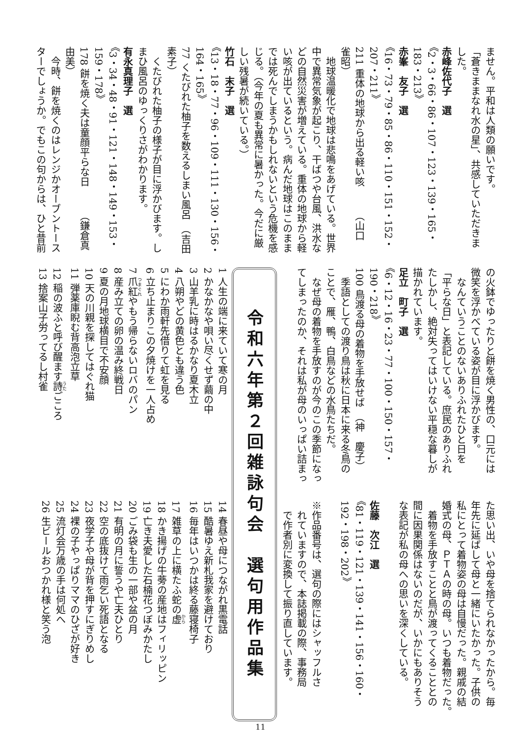ません。平和は人類の願いです。
「蒼きままなれ水の星」、共感していただきま
した。
赤峰佐代子　選
《2・3・66・86・107・123・139・165・183・213》
赤峯　友子　選
《16・73・79・85・86・110・151・152・207・211》
211 重体の地球から出る軽い咳　　　（山口　雀昭）
　地球温暖化で地球は悲鳴をあげている。世界
中で異常気象が起こり、干ばつや台風、洪水な
どの自然災害が増えている。重体の地球から軽
い咳が出ているという。病んだ地球はこのまま
では死んでしまうかもしれないという危機を感
じる。（今年の夏も異常に暑かった。今だに厳
しい残暑が続いている。）
竹石　末子　選
《13・18・77・96・109・111・130・156・164・165》
77 くたびれた柚子を数えるしまい風呂　（吉田　素子）
　くたびれた柚子の様子が目に浮かびます。し
まひ風呂のゆっくりさがわかります。
有永真理子　選
《3・34・48・91・121・148・149・153・159・178》
178 餅を焼く夫は童顔平らな日　　　（鎌倉真由美）
　今時、餅を焼くのはレンジかオーブントース
ターでしょうか。でもこの句からは、ひと昔前
の火鉢でゆったりと餅を焼く男性の、口元には
微笑を浮かべている姿が目に浮かびます。
　なんていうことのないありふれたひと日を
「平らな日」と表記している。庶民のありふれ
たしかし、絶対失ってはいけない平穏な暮しが
描かれています。
足立　町子　選
《6・12・16・23・77・100・150・157・190・218》
100 鳥渡る母の着物を手放せば　（神　慶子）
　季語としての渡り鳥は秋に日本に来る冬鳥の
ことで、雁、鴨、白鳥などの水鳥たちだ。
　なぜ母の着物を手放すのが今のこの季節になっ
てしまったのか、それは私が母のいっぱい詰まっ
た思い出、いや母を捨てられなかったから。毎
年先に延ばして母と一緒にいたかった。子供の
私にとって着物姿の母は自慢だった。親戚の結
婚式の母、ＰＴＡの時の母。いつも着物だった。
　着物を手放すことと鳥が渡ってくることとの
間に因果関係はないのだが、いかにもありそう
な表記が私の母への思いを深くしている。
　
佐藤　次江　選
《81・119・121・139・141・156・160・192・198・202》
　
※作品番号は、選句の際にはシャッフルさ
　れていますので、本誌掲載の際、事務局
　で作者別に変換して振り直しています。
令和六年第２回雑詠句会　選句用作品集
1 人生の端に来ていて寒の月
2 かなかなや唄い尽くせず繭の中
3 山羊乳に時はるかなり夏木立
4 八朔やどの黄色とも違う色
5 にわか雨軒先借りて虹を見る
6 立ち止まりこの夕焼けを一人占め
7 爪紅やもう帰らないロバのパン
8 産み立ての卵の温み終戦日
9 夏の月地球横目で不安顔
10 天の川親を探してはぐれ猫
11 弾薬庫睨む背高泡立草
12 稲の波ふと呼び醒ます詩ごころ
13 捨案山子労ってるし村雀
14 春昼や母につながれ黒電話
15 酷暑ゆえ新札我家を避けており
16 毎年はいつかは終る藤寝椅子
17 雑草の上に横たふ蛇の虚
18 かき揚げの牛蒡の産地はフィリッピン
19 亡き夫愛した石楠花つぼみかたし
20 ごみ袋も生の一部や盆の月
21 有明の月に誓うや亡夫ひとり
22 空の底抜けて雨乞い死語となる
23 夜学子や母が背を押すにぎりめし
24 裸の子やっぱりママのひざが好き
25 流灯会万歳の手は何処へ
26 生ビールおつかれ様と笑う泡
11